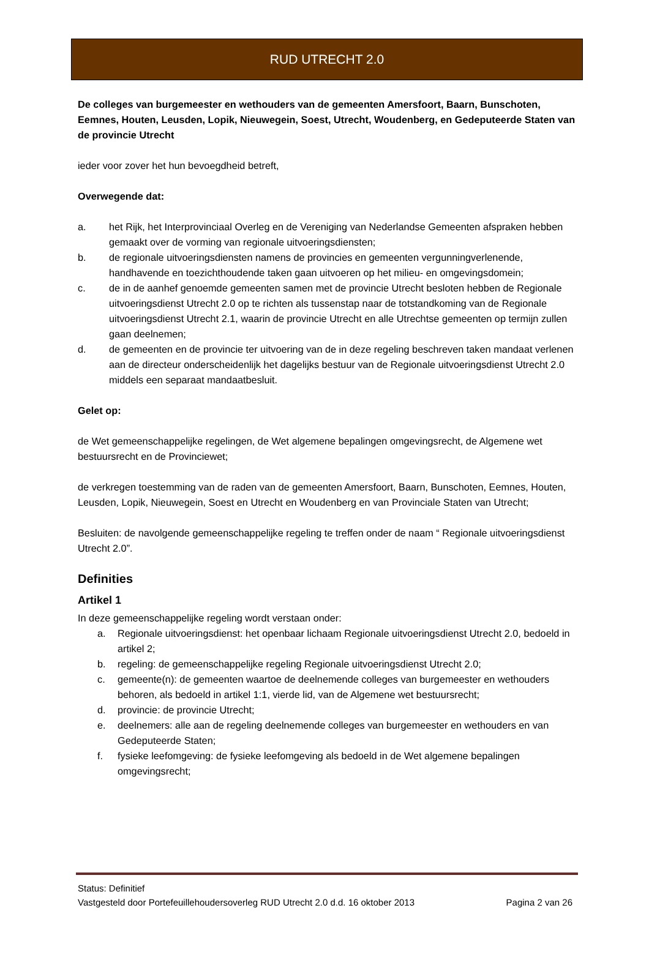RUD UTRECHT 2.0
De colleges van burgemeester en wethouders van de gemeenten Amersfoort, Baarn, Bunschoten, Eemnes, Houten, Leusden, Lopik, Nieuwegein, Soest, Utrecht, Woudenberg, en Gedeputeerde Staten van de provincie Utrecht
ieder voor zover het hun bevoegdheid betreft,
Overwegende dat:
a. het Rijk, het Interprovinciaal Overleg en de Vereniging van Nederlandse Gemeenten afspraken hebben gemaakt over de vorming van regionale uitvoeringsdiensten;
b. de regionale uitvoeringsdiensten namens de provincies en gemeenten vergunningverlenende, handhavende en toezichthoudende taken gaan uitvoeren op het milieu- en omgevingsdomein;
c. de in de aanhef genoemde gemeenten samen met de provincie Utrecht besloten hebben de Regionale uitvoeringsdienst Utrecht 2.0 op te richten als tussenstap naar de totstandkoming van de Regionale uitvoeringsdienst Utrecht 2.1, waarin de provincie Utrecht en alle Utrechtse gemeenten op termijn zullen gaan deelnemen;
d. de gemeenten en de provincie ter uitvoering van de in deze regeling beschreven taken mandaat verlenen aan de directeur onderscheidenlijk het dagelijks bestuur van de Regionale uitvoeringsdienst Utrecht 2.0 middels een separaat mandaatbesluit.
Gelet op:
de Wet gemeenschappelijke regelingen, de Wet algemene bepalingen omgevingsrecht, de Algemene wet bestuursrecht en de Provinciewet;
de verkregen toestemming van de raden van de gemeenten Amersfoort, Baarn, Bunschoten, Eemnes, Houten, Leusden, Lopik, Nieuwegein, Soest en Utrecht en Woudenberg en van Provinciale Staten van Utrecht;
Besluiten: de navolgende gemeenschappelijke regeling te treffen onder de naam “ Regionale uitvoeringsdienst Utrecht 2.0”.
Definities
Artikel 1
In deze gemeenschappelijke regeling wordt verstaan onder:
a. Regionale uitvoeringsdienst: het openbaar lichaam Regionale uitvoeringsdienst Utrecht 2.0, bedoeld in artikel 2;
b. regeling: de gemeenschappelijke regeling Regionale uitvoeringsdienst Utrecht 2.0;
c. gemeente(n): de gemeenten waartoe de deelnemende colleges van burgemeester en wethouders behoren, als bedoeld in artikel 1:1, vierde lid, van de Algemene wet bestuursrecht;
d. provincie: de provincie Utrecht;
e. deelnemers: alle aan de regeling deelnemende colleges van burgemeester en wethouders en van Gedeputeerde Staten;
f. fysieke leefomgeving: de fysieke leefomgeving als bedoeld in de Wet algemene bepalingen omgevingsrecht;
Status: Definitief
Vastgesteld door Portefeuillehoudersoverleg RUD Utrecht 2.0 d.d. 16 oktober 2013 Pagina 2 van 26